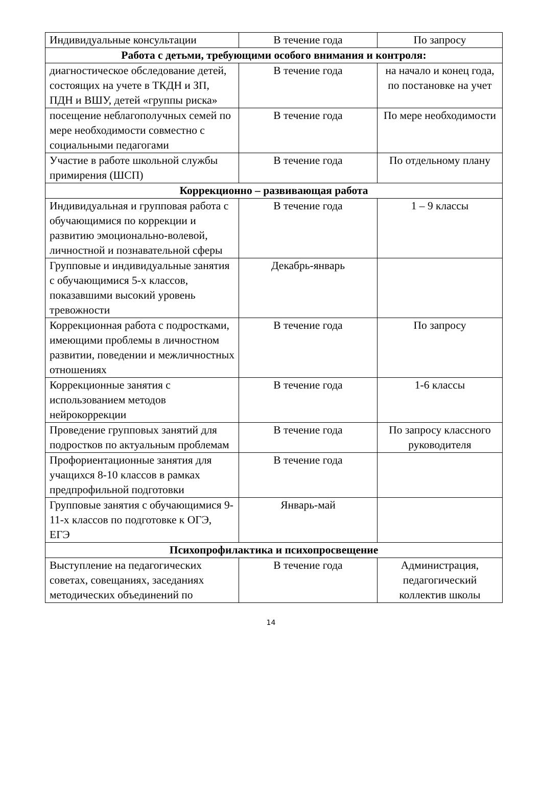| Индивидуальные консультации | В течение года | По запросу |
| Работа с детьми, требующими особого внимания и контроля: | | |
| диагностическое обследование детей, состоящих на учете в ТКДН и ЗП, ПДН и ВШУ, детей «группы риска» | В течение года | на начало и конец года, по постановке на учет |
| посещение неблагополучных семей по мере необходимости совместно с социальными педагогами | В течение года | По мере необходимости |
| Участие в работе школьной службы примирения (ШСП) | В течение года | По отдельному плану |
| Коррекционно – развивающая работа | | |
| Индивидуальная и групповая работа с обучающимися по коррекции и развитию эмоционально-волевой, личностной и познавательной сферы | В течение года | 1 – 9 классы |
| Групповые и индивидуальные занятия с обучающимися 5-х классов, показавшими высокий уровень тревожности | Декабрь-январь | |
| Коррекционная работа с подростками, имеющими проблемы в личностном развитии, поведении и межличностных отношениях | В течение года | По запросу |
| Коррекционные занятия с использованием методов нейрокоррекции | В течение года | 1-6 классы |
| Проведение групповых занятий для подростков по актуальным проблемам | В течение года | По запросу классного руководителя |
| Профориентационные занятия для учащихся 8-10 классов в рамках предпрофильной подготовки | В течение года | |
| Групповые занятия с обучающимися 9-11-х классов по подготовке к ОГЭ, ЕГЭ | Январь-май | |
| Психопрофилактика и психопросвещение | | |
| Выступление на педагогических советах, совещаниях, заседаниях методических объединений по | В течение года | Администрация, педагогический коллектив школы |
14